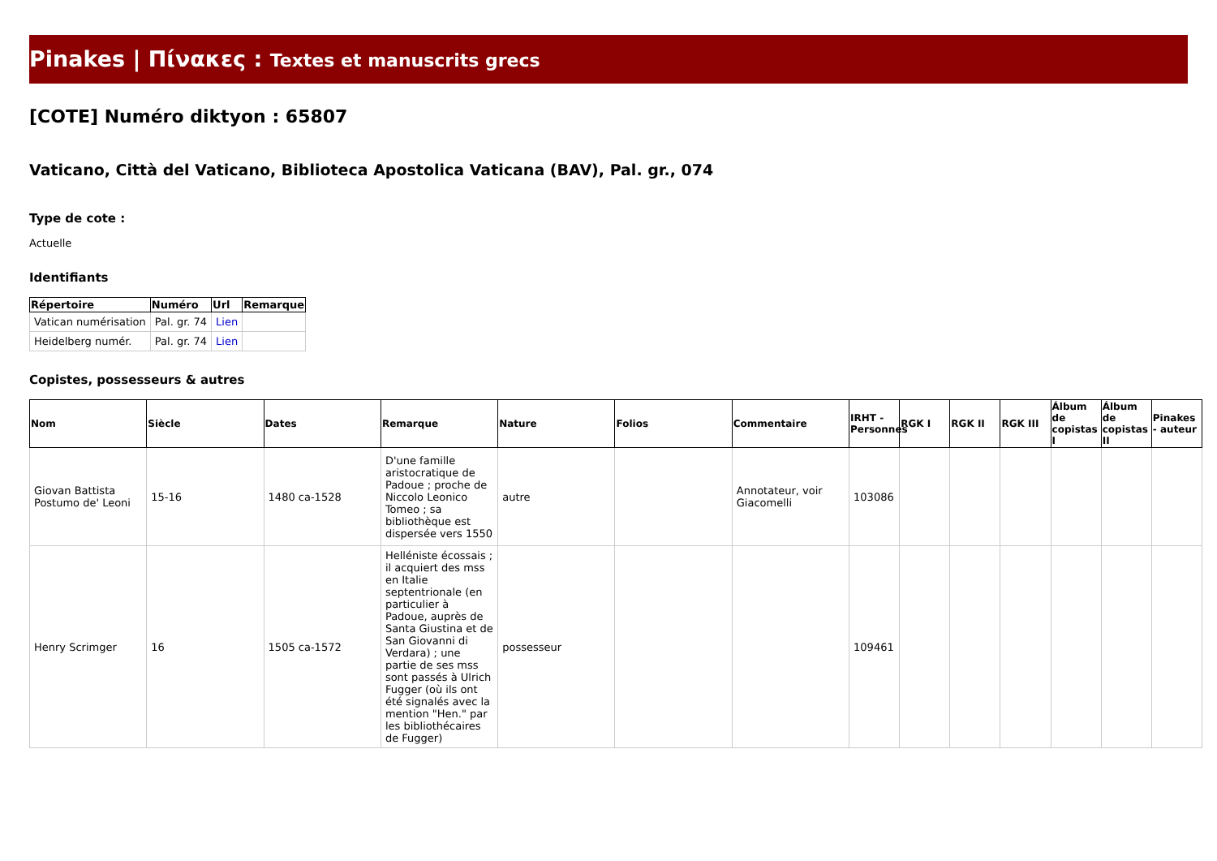Pinakes | Πίνακες : Textes et manuscrits grecs
[COTE] Numéro diktyon : 65807
Vaticano, Città del Vaticano, Biblioteca Apostolica Vaticana (BAV), Pal. gr., 074
Type de cote :
Actuelle
Identifiants
| Répertoire | Numéro | Url | Remarque |
| --- | --- | --- | --- |
| Vatican numérisation | Pal. gr. 74 | Lien | |
| Heidelberg numér. | Pal. gr. 74 | Lien | |
Copistes, possesseurs & autres
| Nom | Siècle | Dates | Remarque | Nature | Folios | Commentaire | IRHT - Personnes | RGK I | RGK II | RGK III | Álbum de copistas I | Álbum de copistas II | Pinakes - auteur |
| --- | --- | --- | --- | --- | --- | --- | --- | --- | --- | --- | --- | --- | --- |
| Giovan Battista Postumo de' Leoni | 15-16 | 1480 ca-1528 | D'une famille aristocratique de Padoue ; proche de Niccolo Leonico Tomeo ; sa bibliothèque est dispersée vers 1550 | autre | | Annotateur, voir Giacomelli | 103086 | | | | | | |
| Henry Scrimger | 16 | 1505 ca-1572 | Helléniste écossais ; il acquiert des mss en Italie septentrionale (en particulier à Padoue, auprès de Santa Giustina et de San Giovanni di Verdara) ; une partie de ses mss sont passés à Ulrich Fugger (où ils ont été signalés avec la mention "Hen." par les bibliothécaires de Fugger) | possesseur | | | 109461 | | | | | | |